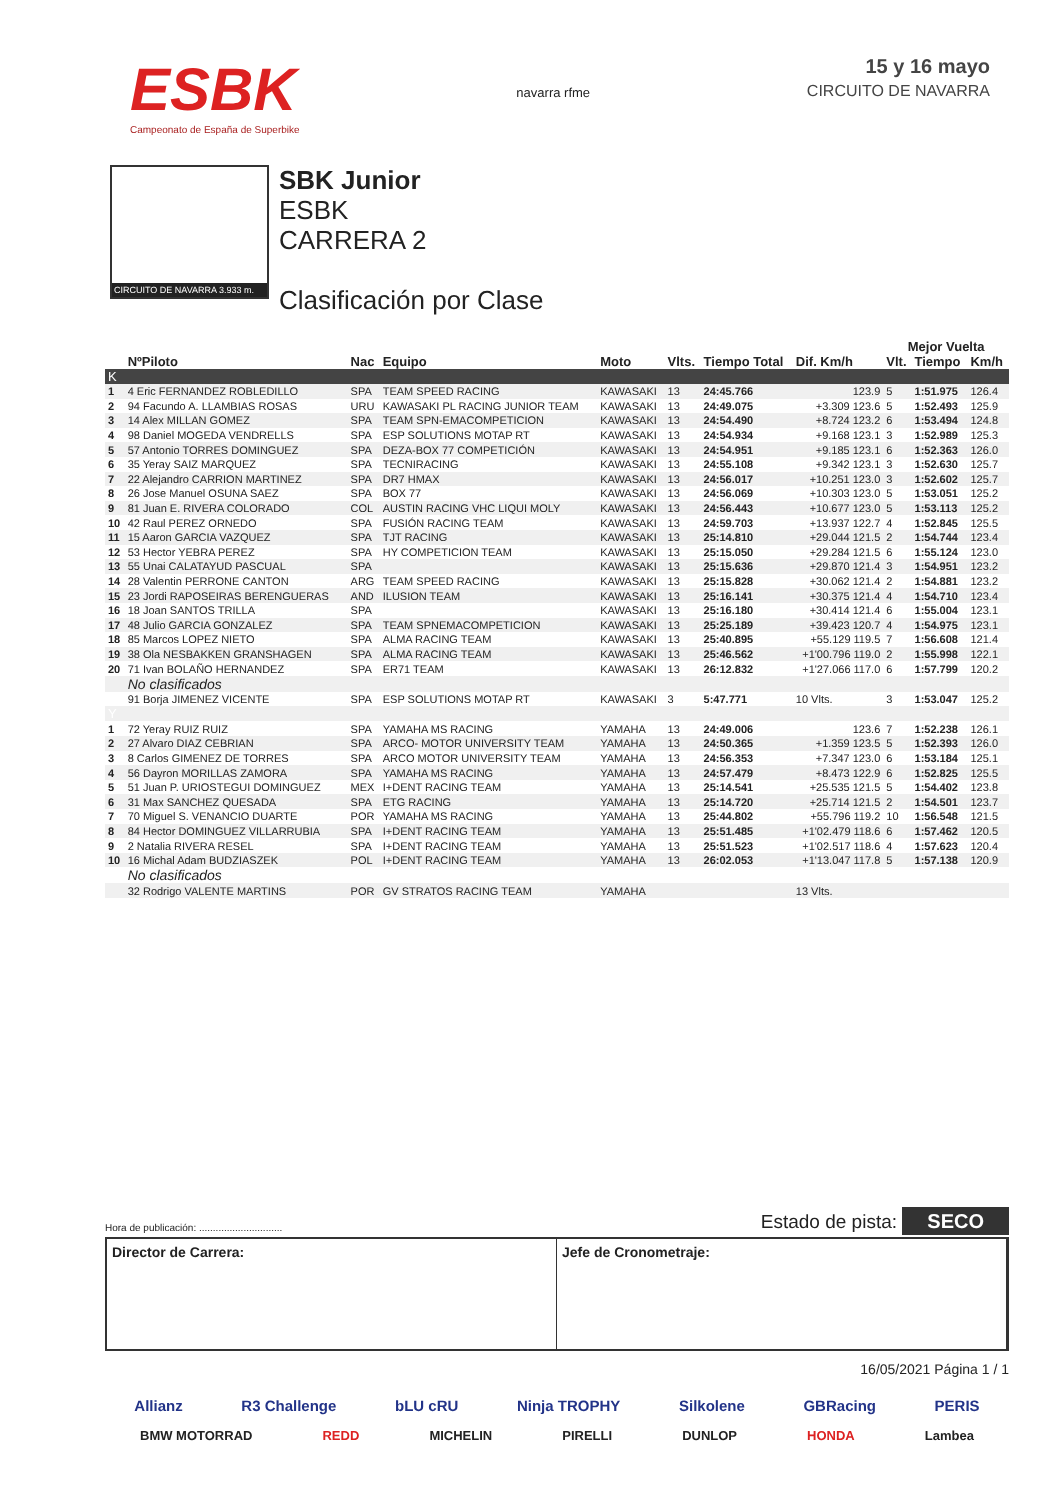ESBK
Campeonato de España de Superbike
navarra rfme
15 y 16 mayo
CIRCUITO DE NAVARRA
CIRCUITO DE NAVARRA 3.933 m.
SBK Junior
ESBK
CARRERA 2
Clasificación por Clase
| | | | | | | | | Mejor Vuelta | | |
| --- | --- | --- | --- | --- | --- | --- | --- | --- | --- | --- |
| | NºPiloto | Nac | Equipo | Moto | Vlts. | Tiempo Total | Dif. Km/h | Vlt. | Tiempo | Km/h |
| K | | | | | | | | | | |
| 1 | 4 Eric FERNANDEZ ROBLEDILLO | SPA | TEAM SPEED RACING | KAWASAKI | 13 | 24:45.766 | 123.9 | 5 | 1:51.975 | 126.4 |
| 2 | 94 Facundo A. LLAMBIAS ROSAS | URU | KAWASAKI PL RACING JUNIOR TEAM | KAWASAKI | 13 | 24:49.075 | +3.309 123.6 | 5 | 1:52.493 | 125.9 |
| 3 | 14 Alex MILLAN GOMEZ | SPA | TEAM SPN-EMACOMPETICION | KAWASAKI | 13 | 24:54.490 | +8.724 123.2 | 6 | 1:53.494 | 124.8 |
| 4 | 98 Daniel MOGEDA VENDRELLS | SPA | ESP SOLUTIONS MOTAP RT | KAWASAKI | 13 | 24:54.934 | +9.168 123.1 | 3 | 1:52.989 | 125.3 |
| 5 | 57 Antonio TORRES DOMINGUEZ | SPA | DEZA-BOX 77 COMPETICIÓN | KAWASAKI | 13 | 24:54.951 | +9.185 123.1 | 6 | 1:52.363 | 126.0 |
| 6 | 35 Yeray SAIZ MARQUEZ | SPA | TECNIRACING | KAWASAKI | 13 | 24:55.108 | +9.342 123.1 | 3 | 1:52.630 | 125.7 |
| 7 | 22 Alejandro CARRION MARTINEZ | SPA | DR7 HMAX | KAWASAKI | 13 | 24:56.017 | +10.251 123.0 | 3 | 1:52.602 | 125.7 |
| 8 | 26 Jose Manuel OSUNA SAEZ | SPA | BOX 77 | KAWASAKI | 13 | 24:56.069 | +10.303 123.0 | 5 | 1:53.051 | 125.2 |
| 9 | 81 Juan E. RIVERA COLORADO | COL | AUSTIN RACING VHC LIQUI MOLY | KAWASAKI | 13 | 24:56.443 | +10.677 123.0 | 5 | 1:53.113 | 125.2 |
| 10 | 42 Raul PEREZ ORNEDO | SPA | FUSIÓN RACING TEAM | KAWASAKI | 13 | 24:59.703 | +13.937 122.7 | 4 | 1:52.845 | 125.5 |
| 11 | 15 Aaron GARCIA VAZQUEZ | SPA | TJT RACING | KAWASAKI | 13 | 25:14.810 | +29.044 121.5 | 2 | 1:54.744 | 123.4 |
| 12 | 53 Hector YEBRA PEREZ | SPA | HY COMPETICION TEAM | KAWASAKI | 13 | 25:15.050 | +29.284 121.5 | 6 | 1:55.124 | 123.0 |
| 13 | 55 Unai CALATAYUD PASCUAL | SPA | | KAWASAKI | 13 | 25:15.636 | +29.870 121.4 | 3 | 1:54.951 | 123.2 |
| 14 | 28 Valentin PERRONE CANTON | ARG | TEAM SPEED RACING | KAWASAKI | 13 | 25:15.828 | +30.062 121.4 | 2 | 1:54.881 | 123.2 |
| 15 | 23 Jordi RAPOSEIRAS BERENGUERAS | AND | ILUSION TEAM | KAWASAKI | 13 | 25:16.141 | +30.375 121.4 | 4 | 1:54.710 | 123.4 |
| 16 | 18 Joan SANTOS TRILLA | SPA | | KAWASAKI | 13 | 25:16.180 | +30.414 121.4 | 6 | 1:55.004 | 123.1 |
| 17 | 48 Julio GARCIA GONZALEZ | SPA | TEAM SPNEMACOMPETICION | KAWASAKI | 13 | 25:25.189 | +39.423 120.7 | 4 | 1:54.975 | 123.1 |
| 18 | 85 Marcos LOPEZ NIETO | SPA | ALMA RACING TEAM | KAWASAKI | 13 | 25:40.895 | +55.129 119.5 | 7 | 1:56.608 | 121.4 |
| 19 | 38 Ola NESBAKKEN GRANSHAGEN | SPA | ALMA RACING TEAM | KAWASAKI | 13 | 25:46.562 | +1'00.796 119.0 | 2 | 1:55.998 | 122.1 |
| 20 | 71 Ivan BOLAÑO HERNANDEZ | SPA | ER71 TEAM | KAWASAKI | 13 | 26:12.832 | +1'27.066 117.0 | 6 | 1:57.799 | 120.2 |
| | No clasificados | | | | | | | | | |
| | 91 Borja JIMENEZ VICENTE | SPA | ESP SOLUTIONS MOTAP RT | KAWASAKI | 3 | 5:47.771 | 10 Vlts. | 3 | 1:53.047 | 125.2 |
| Y | | | | | | | | | | |
| 1 | 72 Yeray RUIZ RUIZ | SPA | YAMAHA MS RACING | YAMAHA | 13 | 24:49.006 | 123.6 | 7 | 1:52.238 | 126.1 |
| 2 | 27 Alvaro DIAZ CEBRIAN | SPA | ARCO- MOTOR UNIVERSITY TEAM | YAMAHA | 13 | 24:50.365 | +1.359 123.5 | 5 | 1:52.393 | 126.0 |
| 3 | 8 Carlos GIMENEZ DE TORRES | SPA | ARCO MOTOR UNIVERSITY TEAM | YAMAHA | 13 | 24:56.353 | +7.347 123.0 | 6 | 1:53.184 | 125.1 |
| 4 | 56 Dayron MORILLAS ZAMORA | SPA | YAMAHA MS RACING | YAMAHA | 13 | 24:57.479 | +8.473 122.9 | 6 | 1:52.825 | 125.5 |
| 5 | 51 Juan P. URIOSTEGUI DOMINGUEZ | MEX | I+DENT RACING TEAM | YAMAHA | 13 | 25:14.541 | +25.535 121.5 | 5 | 1:54.402 | 123.8 |
| 6 | 31 Max SANCHEZ QUESADA | SPA | ETG RACING | YAMAHA | 13 | 25:14.720 | +25.714 121.5 | 2 | 1:54.501 | 123.7 |
| 7 | 70 Miguel S. VENANCIO DUARTE | POR | YAMAHA MS RACING | YAMAHA | 13 | 25:44.802 | +55.796 119.2 | 10 | 1:56.548 | 121.5 |
| 8 | 84 Hector DOMINGUEZ VILLARRUBIA | SPA | I+DENT RACING TEAM | YAMAHA | 13 | 25:51.485 | +1'02.479 118.6 | 6 | 1:57.462 | 120.5 |
| 9 | 2 Natalia RIVERA RESEL | SPA | I+DENT RACING TEAM | YAMAHA | 13 | 25:51.523 | +1'02.517 118.6 | 4 | 1:57.623 | 120.4 |
| 10 | 16 Michal Adam BUDZIASZEK | POL | I+DENT RACING TEAM | YAMAHA | 13 | 26:02.053 | +1'13.047 117.8 | 5 | 1:57.138 | 120.9 |
| | No clasificados | | | | | | | | | |
| | 32 Rodrigo VALENTE MARTINS | POR | GV STRATOS RACING TEAM | YAMAHA | | | 13 Vlts. | | | |
Hora de publicación: .............................. Estado de pista: SECO
Director de Carrera: Jefe de Cronometraje:
16/05/2021 Página 1 / 1
Allianz R3 Challenge bLU cRU Ninja TROPHY Silkolene GBRacing PERIS
BMW MOTORRAD REDD MICHELIN PIRELLI DUNLOP HONDA Lambea